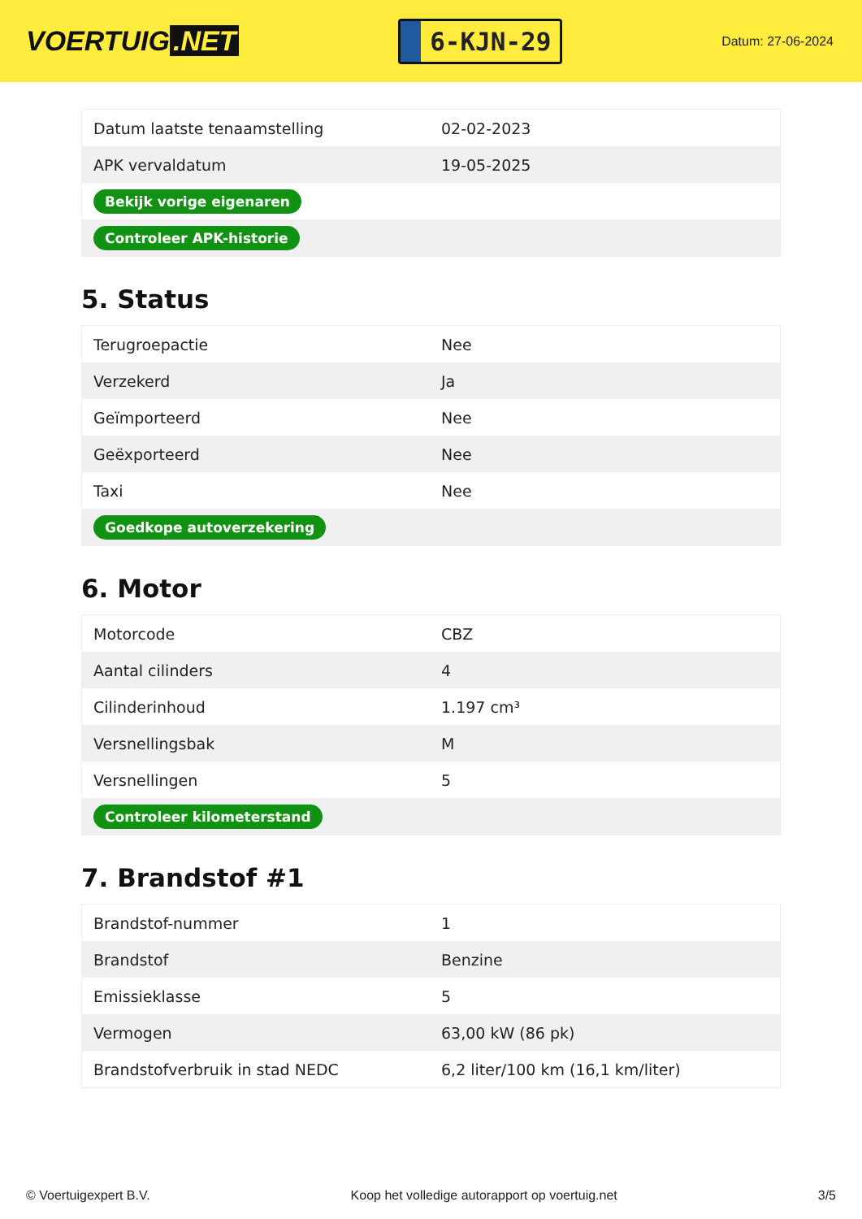VOERTUIG.NET
6-KJN-29
Datum: 27-06-2024
| Datum laatste tenaamstelling | 02-02-2023 |
| APK vervaldatum | 19-05-2025 |
| Bekijk vorige eigenaren | |
| Controleer APK-historie | |
5. Status
| Terugroepactie | Nee |
| Verzekerd | Ja |
| Geïmporteerd | Nee |
| Geëxporteerd | Nee |
| Taxi | Nee |
| Goedkope autoverzekering | |
6. Motor
| Motorcode | CBZ |
| Aantal cilinders | 4 |
| Cilinderinhoud | 1.197 cm³ |
| Versnellingsbak | M |
| Versnellingen | 5 |
| Controleer kilometerstand | |
7. Brandstof #1
| Brandstof-nummer | 1 |
| Brandstof | Benzine |
| Emissieklasse | 5 |
| Vermogen | 63,00 kW (86 pk) |
| Brandstofverbruik in stad NEDC | 6,2 liter/100 km (16,1 km/liter) |
© Voertuigexpert B.V. Koop het volledige autorapport op voertuig.net 3/5